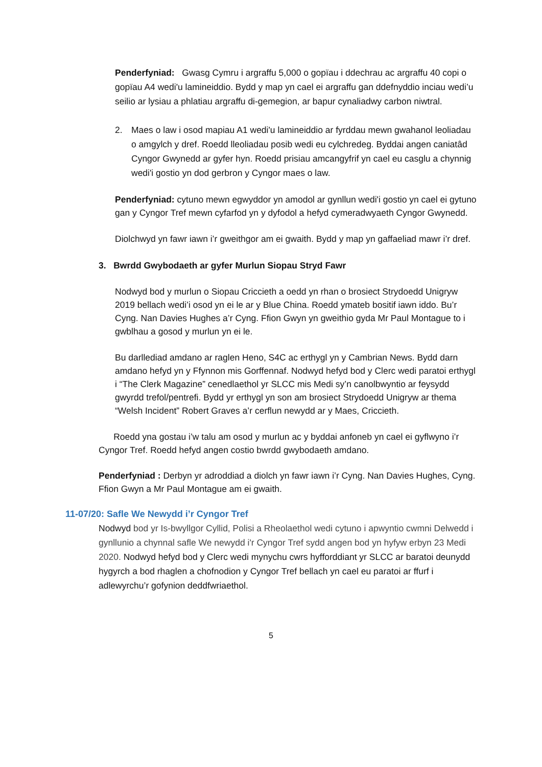Penderfyniad: Gwasg Cymru i argraffu 5,000 o gopïau i ddechrau ac argraffu 40 copi o gopïau A4 wedi'u lamineiddio. Bydd y map yn cael ei argraffu gan ddefnyddio inciau wedi’u seilio ar lysiau a phlatiau argraffu di-gemegion, ar bapur cynaliadwy carbon niwtral.
2. Maes o law i osod mapiau A1 wedi'u lamineiddio ar fyrddau mewn gwahanol leoliadau o amgylch y dref. Roedd lleoliadau posib wedi eu cylchredeg. Byddai angen caniatâd Cyngor Gwynedd ar gyfer hyn. Roedd prisiau amcangyfrif yn cael eu casglu a chynnig wedi'i gostio yn dod gerbron y Cyngor maes o law.
Penderfyniad: cytuno mewn egwyddor yn amodol ar gynllun wedi'i gostio yn cael ei gytuno gan y Cyngor Tref mewn cyfarfod yn y dyfodol a hefyd cymeradwyaeth Cyngor Gwynedd.
Diolchwyd yn fawr iawn i’r gweithgor am ei gwaith. Bydd y map yn gaffaeliad mawr i’r dref.
3. Bwrdd Gwybodaeth ar gyfer Murlun Siopau Stryd Fawr
Nodwyd bod y murlun o Siopau Criccieth a oedd yn rhan o brosiect Strydoedd Unigryw 2019 bellach wedi’i osod yn ei le ar y Blue China. Roedd ymateb bositif iawn iddo. Bu’r Cyng. Nan Davies Hughes a’r Cyng. Ffion Gwyn yn gweithio gyda Mr Paul Montague to i gwblhau a gosod y murlun yn ei le.
Bu darllediad amdano ar raglen Heno, S4C ac erthygl yn y Cambrian News. Bydd darn amdano hefyd yn y Ffynnon mis Gorffennaf. Nodwyd hefyd bod y Clerc wedi paratoi erthygl i “The Clerk Magazine” cenedlaethol yr SLCC mis Medi sy’n canolbwyntio ar feysydd gwyrdd trefol/pentrefi. Bydd yr erthygl yn son am brosiect Strydoedd Unigryw ar thema “Welsh Incident” Robert Graves a’r cerflun newydd ar y Maes, Criccieth.
Roedd yna gostau i’w talu am osod y murlun ac y byddai anfoneb yn cael ei gyflwyno i’r Cyngor Tref. Roedd hefyd angen costio bwrdd gwybodaeth amdano.
Penderfyniad : Derbyn yr adroddiad a diolch yn fawr iawn i’r Cyng. Nan Davies Hughes, Cyng. Ffion Gwyn a Mr Paul Montague am ei gwaith.
11-07/20: Safle We Newydd i’r Cyngor Tref
Nodwyd bod yr Is-bwyllgor Cyllid, Polisi a Rheolaethol wedi cytuno i apwyntio cwmni Delwedd i gynllunio a chynnal safle We newydd i'r Cyngor Tref sydd angen bod yn hyfyw erbyn 23 Medi 2020. Nodwyd hefyd bod y Clerc wedi mynychu cwrs hyfforddiant yr SLCC ar baratoi deunydd hygyrch a bod rhaglen a chofnodion y Cyngor Tref bellach yn cael eu paratoi ar ffurf i adlewyrchu’r gofynion deddfwriaethol.
5